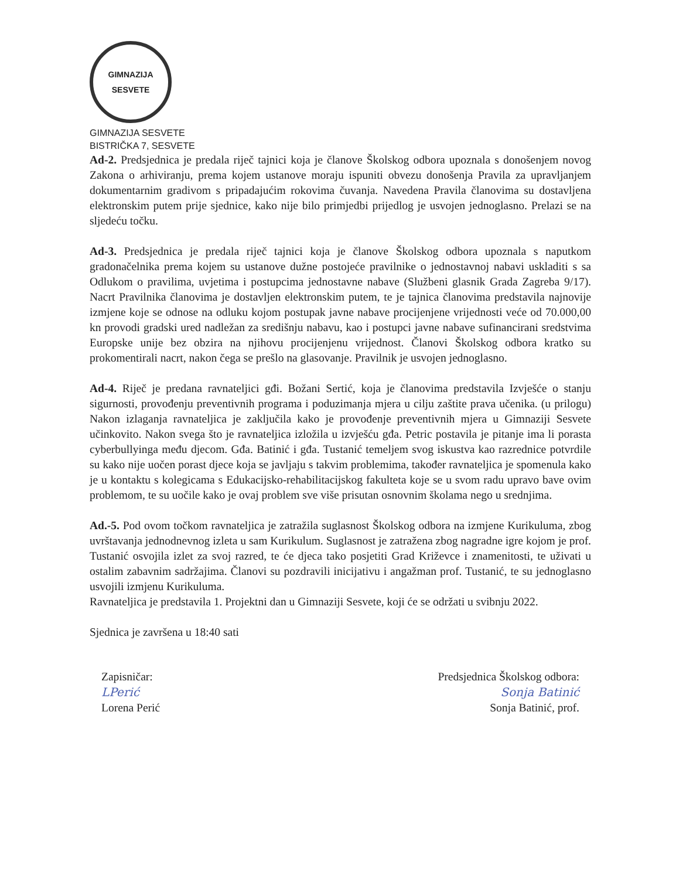GIMNAZIJA
SESVETE
GIMNAZIJA SESVETE
BISTRIČKA 7, SESVETE
Ad-2. Predsjednica je predala riječ tajnici koja je članove Školskog odbora upoznala s donošenjem novog Zakona o arhiviranju, prema kojem ustanove moraju ispuniti obvezu donošenja Pravila za upravljanjem dokumentarnim gradivom s pripadajućim rokovima čuvanja. Navedena Pravila članovima su dostavljena elektronskim putem prije sjednice, kako nije bilo primjedbi prijedlog je usvojen jednoglasno. Prelazi se na sljedeću točku.
Ad-3. Predsjednica je predala riječ tajnici koja je članove Školskog odbora upoznala s naputkom gradonačelnika prema kojem su ustanove dužne postojeće pravilnike o jednostavnoj nabavi uskladiti s sa Odlukom o pravilima, uvjetima i postupcima jednostavne nabave (Službeni glasnik Grada Zagreba 9/17). Nacrt Pravilnika članovima je dostavljen elektronskim putem, te je tajnica članovima predstavila najnovije izmjene koje se odnose na odluku kojom postupak javne nabave procijenjene vrijednosti veće od 70.000,00 kn provodi gradski ured nadležan za središnju nabavu, kao i postupci javne nabave sufinancirani sredstvima Europske unije bez obzira na njihovu procijenjenu vrijednost. Članovi Školskog odbora kratko su prokomentirali nacrt, nakon čega se prešlo na glasovanje. Pravilnik je usvojen jednoglasno.
Ad-4. Riječ je predana ravnateljici gđi. Božani Sertić, koja je članovima predstavila Izvješće o stanju sigurnosti, provođenju preventivnih programa i poduzimanja mjera u cilju zaštite prava učenika. (u prilogu) Nakon izlaganja ravnateljica je zaključila kako je provođenje preventivnih mjera u Gimnaziji Sesvete učinkovito. Nakon svega što je ravnateljica izložila u izvješću gđa. Petric postavila je pitanje ima li porasta cyberbullyinga među djecom. Gđa. Batinić i gđa. Tustanić temeljem svog iskustva kao razrednice potvrdile su kako nije uočen porast djece koja se javljaju s takvim problemima, također ravnateljica je spomenula kako je u kontaktu s kolegicama s Edukacijsko-rehabilitacijskog fakulteta koje se u svom radu upravo bave ovim problemom, te su uočile kako je ovaj problem sve više prisutan osnovnim školama nego u srednjima.
Ad.-5. Pod ovom točkom ravnateljica je zatražila suglasnost Školskog odbora na izmjene Kurikuluma, zbog uvrštavanja jednodnevnog izleta u sam Kurikulum. Suglasnost je zatražena zbog nagradne igre kojom je prof. Tustanić osvojila izlet za svoj razred, te će djeca tako posjetiti Grad Križevce i znamenitosti, te uživati u ostalim zabavnim sadržajima. Članovi su pozdravili inicijativu i angažman prof. Tustanić, te su jednoglasno usvojili izmjenu Kurikuluma.
Ravnateljica je predstavila 1. Projektni dan u Gimnaziji Sesvete, koji će se održati u svibnju 2022.
Sjednica je završena u 18:40 sati
Zapisničar:
LPerić
Lorena Perić
Predsjednica Školskog odbora:
Sonja Batinić
Sonja Batinić, prof.